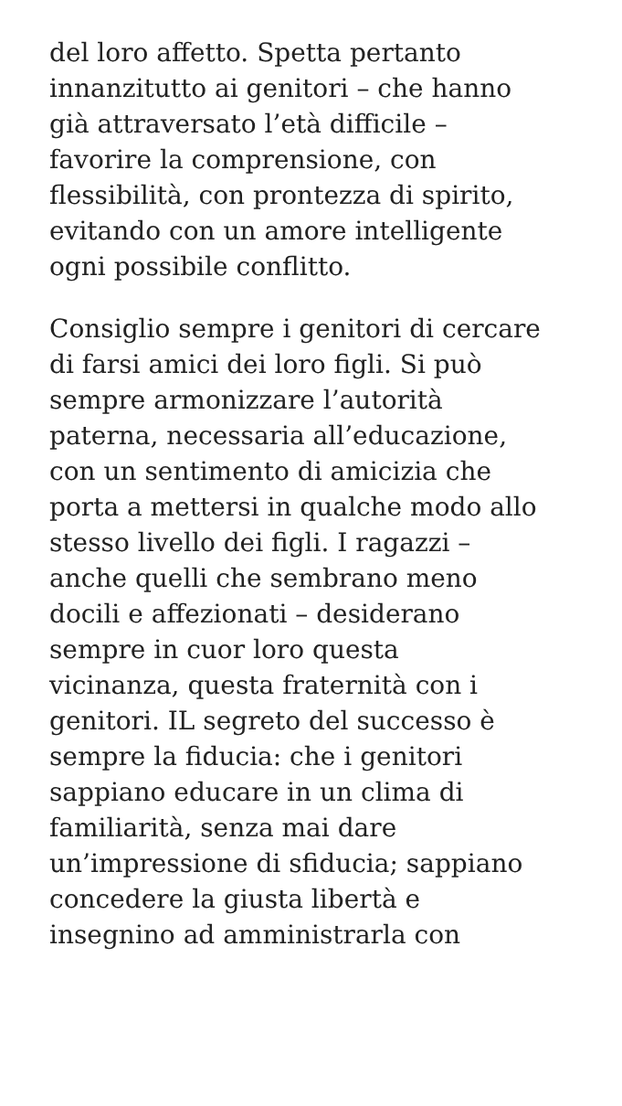del loro affetto. Spetta pertanto
innanzitutto ai genitori – che hanno
già attraversato l’età difficile –
favorire la comprensione, con
flessibilità, con prontezza di spirito,
evitando con un amore intelligente
ogni possibile conflitto.
Consiglio sempre i genitori di cercare
di farsi amici dei loro figli. Si può
sempre armonizzare l’autorità
paterna, necessaria all’educazione,
con un sentimento di amicizia che
porta a mettersi in qualche modo allo
stesso livello dei figli. I ragazzi –
anche quelli che sembrano meno
docili e affezionati – desiderano
sempre in cuor loro questa
vicinanza, questa fraternità con i
genitori. IL segreto del successo è
sempre la fiducia: che i genitori
sappiano educare in un clima di
familiarità, senza mai dare
un’impressione di sfiducia; sappiano
concedere la giusta libertà e
insegnino ad amministrarla con